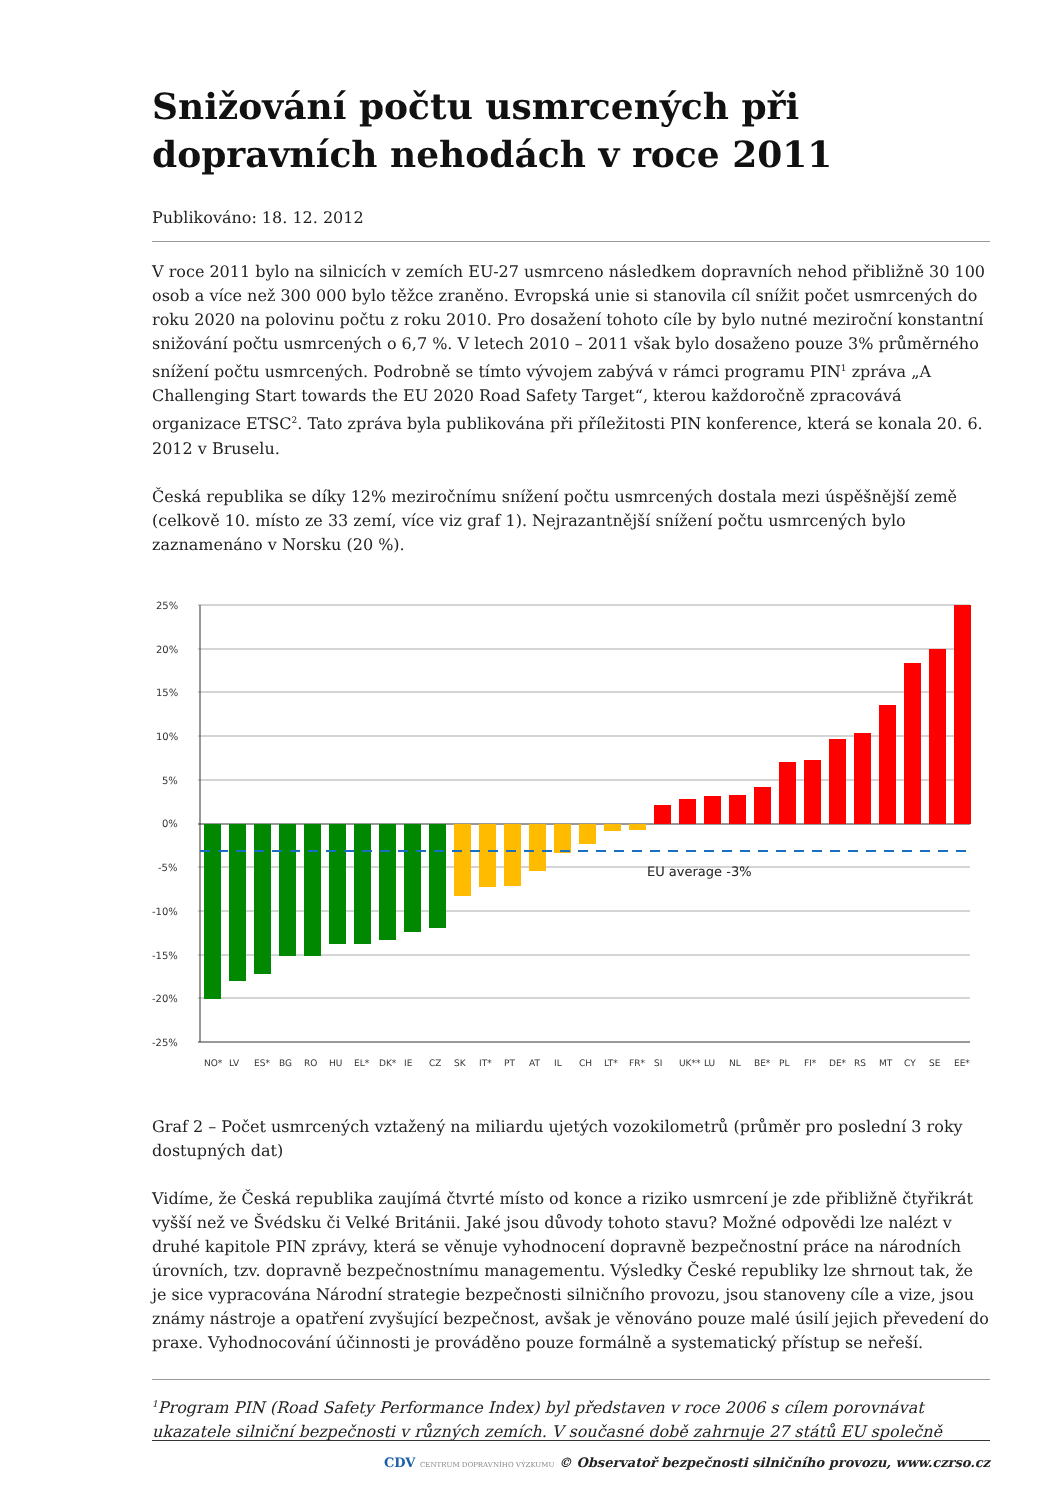Snižování počtu usmrcených při dopravních nehodách v roce 2011
Publikováno: 18. 12. 2012
V roce 2011 bylo na silnicích v zemích EU-27 usmrceno následkem dopravních nehod přibližně 30 100 osob a více než 300 000 bylo těžce zraněno. Evropská unie si stanovila cíl snížit počet usmrcených do roku 2020 na polovinu počtu z roku 2010. Pro dosažení tohoto cíle by bylo nutné meziroční konstantní snižování počtu usmrcených o 6,7 %. V letech 2010 – 2011 však bylo dosaženo pouze 3% průměrného snížení počtu usmrcených. Podrobně se tímto vývojem zabývá v rámci programu PIN<sup>1</sup> zpráva „A Challenging Start towards the EU 2020 Road Safety Target“, kterou každoročně zpracovává organizace ETSC<sup>2</sup>. Tato zpráva byla publikována při příležitosti PIN konference, která se konala 20. 6. 2012 v Bruselu.
Česká republika se díky 12% meziročnímu snížení počtu usmrcených dostala mezi úspěšnější země (celkově 10. místo ze 33 zemí, více viz graf 1). Nejrazantnější snížení počtu usmrcených bylo zaznamenáno v Norsku (20 %).
25%
20%
15%
10%
5%
0%
-5%
-10%
-15%
-20%
-25%
EU average -3%
NO*
LV
ES*
BG
RO
HU
EL*
DK*
IE
CZ
SK
IT*
PT
AT
IL
CH
LT*
FR*
SI
UK**
LU
NL
BE*
PL
FI*
DE*
RS
MT
CY
SE
EE*
Graf 2 – Počet usmrcených vztažený na miliardu ujetých vozokilometrů (průměr pro poslední 3 roky dostupných dat)
Vidíme, že Česká republika zaujímá čtvrté místo od konce a riziko usmrcení je zde přibližně čtyřikrát vyšší než ve Švédsku či Velké Británii. Jaké jsou důvody tohoto stavu? Možné odpovědi lze nalézt v druhé kapitole PIN zprávy, která se věnuje vyhodnocení dopravně bezpečnostní práce na národních úrovních, tzv. dopravně bezpečnostnímu managementu. Výsledky České republiky lze shrnout tak, že je sice vypracována Národní strategie bezpečnosti silničního provozu, jsou stanoveny cíle a vize, jsou známy nástroje a opatření zvyšující bezpečnost, avšak je věnováno pouze malé úsilí jejich převedení do praxe. Vyhodnocování účinnosti je prováděno pouze formálně a systematický přístup se neřeší.
<sup>1</sup> Program PIN (Road Safety Performance Index) byl představen v roce 2006 s cílem porovnávat ukazatele silniční bezpečnosti v různých zemích. V současné době zahrnuje 27 států EU společně
CDV CENTRUM DOPRAVNÍHO VÝZKUMU © Observatoř bezpečnosti silničního provozu, www.czrso.cz